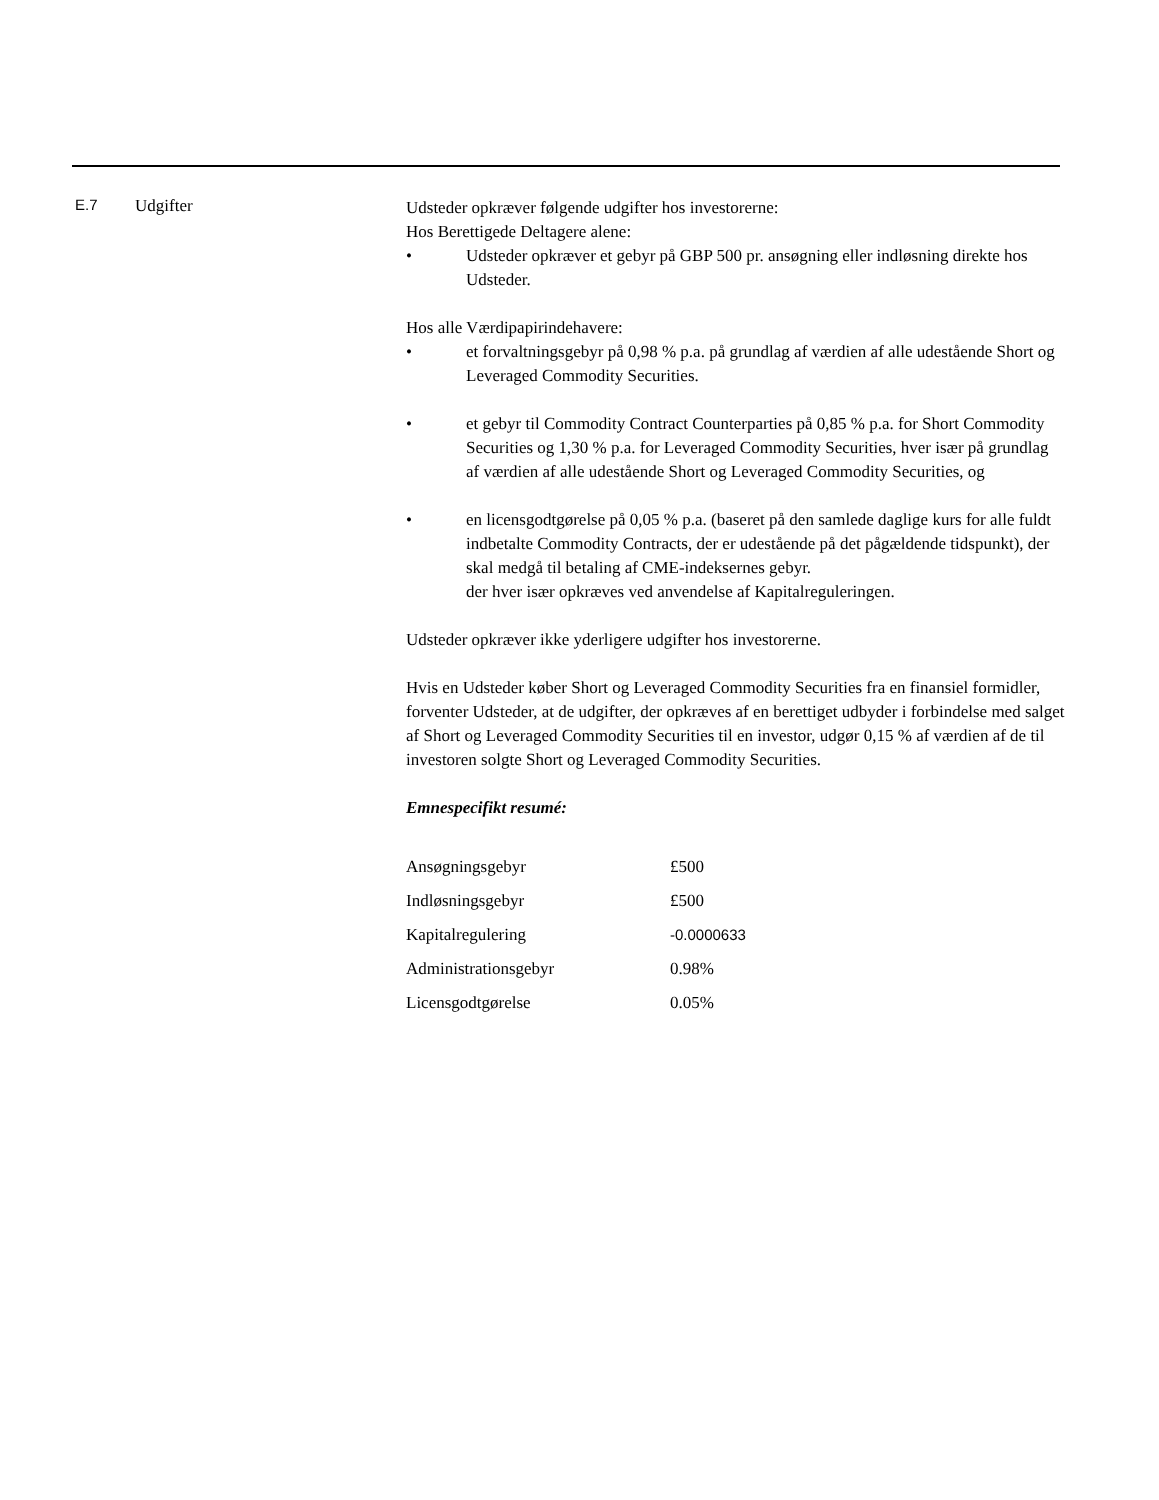E.7 Udgifter
Udsteder opkræver følgende udgifter hos investorerne:
Hos Berettigede Deltagere alene:
• Udsteder opkræver et gebyr på GBP 500 pr. ansøgning eller indløsning direkte hos Udsteder.
Hos alle Værdipapirindehavere:
• et forvaltningsgebyr på 0,98 % p.a. på grundlag af værdien af alle udestående Short og Leveraged Commodity Securities.
• et gebyr til Commodity Contract Counterparties på 0,85 % p.a. for Short Commodity Securities og 1,30 % p.a. for Leveraged Commodity Securities, hver især på grundlag af værdien af alle udestående Short og Leveraged Commodity Securities, og
• en licensgodtgørelse på 0,05 % p.a. (baseret på den samlede daglige kurs for alle fuldt indbetalte Commodity Contracts, der er udestående på det pågældende tidspunkt), der skal medgå til betaling af CME-indeksernes gebyr.
der hver især opkræves ved anvendelse af Kapitalreguleringen.
Udsteder opkræver ikke yderligere udgifter hos investorerne.
Hvis en Udsteder køber Short og Leveraged Commodity Securities fra en finansiel formidler, forventer Udsteder, at de udgifter, der opkræves af en berettiget udbyder i forbindelse med salget af Short og Leveraged Commodity Securities til en investor, udgør 0,15 % af værdien af de til investoren solgte Short og Leveraged Commodity Securities.
Emnespecifikt resumé:
| Ansøgningsgebyr | £500 |
| Indløsningsgebyr | £500 |
| Kapitalregulering | -0.0000633 |
| Administrationsgebyr | 0.98% |
| Licensgodtgørelse | 0.05% |